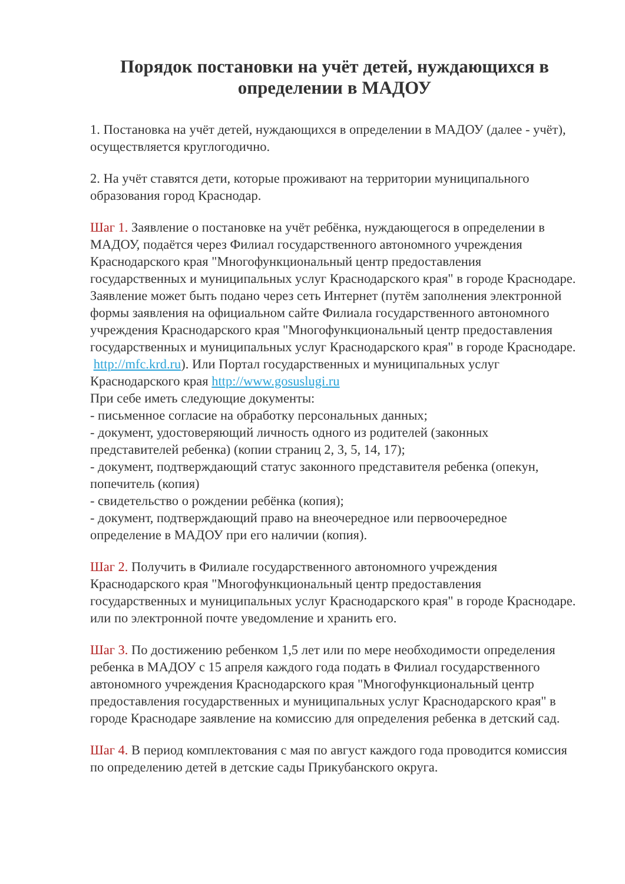Порядок постановки на учёт детей, нуждающихся в определении в МАДОУ
1. Постановка на учёт детей, нуждающихся в определении в МАДОУ (далее - учёт), осуществляется круглогодично.
2. На учёт ставятся дети, которые проживают на территории муниципального образования город Краснодар.
Шаг 1. Заявление о постановке на учёт ребёнка, нуждающегося в определении в МАДОУ, подаётся через Филиал государственного автономного учреждения Краснодарского края "Многофункциональный центр предоставления государственных и муниципальных услуг Краснодарского края" в городе Краснодаре. Заявление может быть подано через сеть Интернет (путём заполнения электронной формы заявления на официальном сайте Филиала государственного автономного учреждения Краснодарского края "Многофункциональный центр предоставления государственных и муниципальных услуг Краснодарского края" в городе Краснодаре. http://mfc.krd.ru). Или Портал государственных и муниципальных услуг Краснодарского края http://www.gosuslugi.ru
При себе иметь следующие документы:
- письменное согласие на обработку персональных данных;
- документ, удостоверяющий личность одного из родителей (законных представителей ребенка) (копии страниц 2, 3, 5, 14, 17);
- документ, подтверждающий статус законного представителя ребенка (опекун, попечитель (копия)
- свидетельство о рождении ребёнка (копия);
- документ, подтверждающий право на внеочередное или первоочередное определение в МАДОУ при его наличии (копия).
Шаг 2. Получить в Филиале государственного автономного учреждения Краснодарского края "Многофункциональный центр предоставления государственных и муниципальных услуг Краснодарского края" в городе Краснодаре. или по электронной почте уведомление и хранить его.
Шаг 3. По достижению ребенком 1,5 лет или по мере необходимости определения ребенка в МАДОУ с 15 апреля каждого года подать в Филиал государственного автономного учреждения Краснодарского края "Многофункциональный центр предоставления государственных и муниципальных услуг Краснодарского края" в городе Краснодаре заявление на комиссию для определения ребенка в детский сад.
Шаг 4. В период комплектования с мая по август каждого года проводится комиссия по определению детей в детские сады Прикубанского округа.